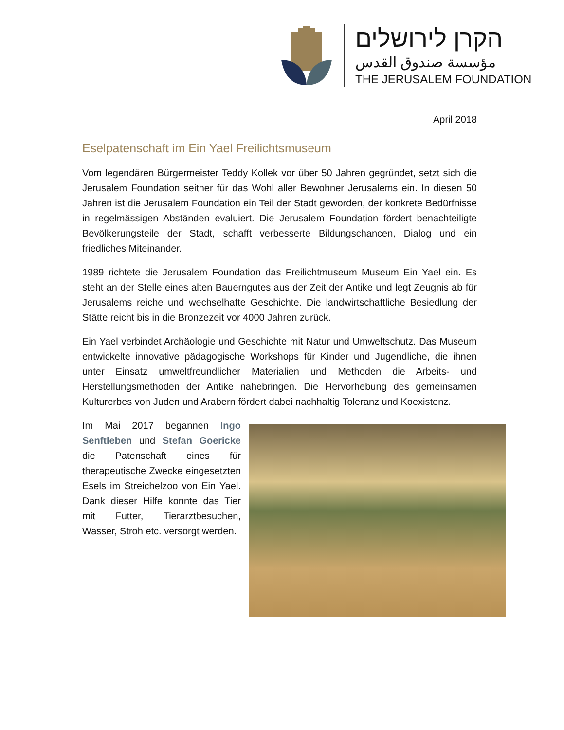הקרן לירושלים
مؤسسة صندوق القدس
THE JERUSALEM FOUNDATION
April 2018
Eselpatenschaft im Ein Yael Freilichtsmuseum
Vom legendären Bürgermeister Teddy Kollek vor über 50 Jahren gegründet, setzt sich die Jerusalem Foundation seither für das Wohl aller Bewohner Jerusalems ein. In diesen 50 Jahren ist die Jerusalem Foundation ein Teil der Stadt geworden, der konkrete Bedürfnisse in regelmässigen Abständen evaluiert. Die Jerusalem Foundation fördert benachteiligte Bevölkerungsteile der Stadt, schafft verbesserte Bildungschancen, Dialog und ein friedliches Miteinander.
1989 richtete die Jerusalem Foundation das Freilichtmuseum Museum Ein Yael ein. Es steht an der Stelle eines alten Bauerngutes aus der Zeit der Antike und legt Zeugnis ab für Jerusalems reiche und wechselhafte Geschichte. Die landwirtschaftliche Besiedlung der Stätte reicht bis in die Bronzezeit vor 4000 Jahren zurück.
Ein Yael verbindet Archäologie und Geschichte mit Natur und Umweltschutz. Das Museum entwickelte innovative pädagogische Workshops für Kinder und Jugendliche, die ihnen unter Einsatz umweltfreundlicher Materialien und Methoden die Arbeits- und Herstellungsmethoden der Antike nahebringen. Die Hervorhebung des gemeinsamen Kulturerbes von Juden und Arabern fördert dabei nachhaltig Toleranz und Koexistenz.
Im Mai 2017 begannen Ingo Senftleben und Stefan Goericke die Patenschaft eines für therapeutische Zwecke eingesetzten Esels im Streichelzoo von Ein Yael. Dank dieser Hilfe konnte das Tier mit Futter, Tierarztbesuchen, Wasser, Stroh etc. versorgt werden.